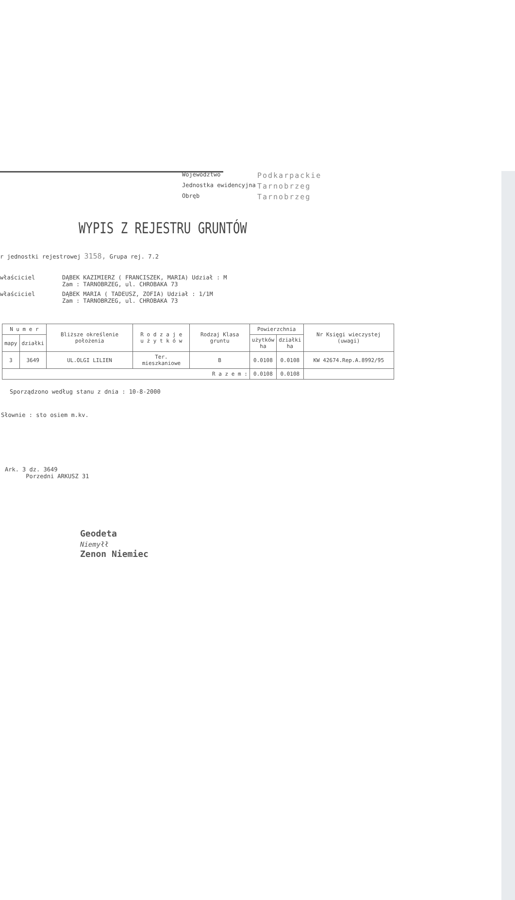Województwo
Podkarpackie
Jednostka ewidencyjna
Tarnobrzeg
Obręb
Tarnobrzeg
WYPIS Z REJESTRU GRUNTÓW
r jednostki rejestrowej 3158, Grupa rej. 7.2
właściciel
DĄBEK KAZIMIERZ ( FRANCISZEK, MARIA) Udział : M
Zam : TARNOBRZEG, ul. CHROBAKA 73
właściciel
DĄBEK MARIA ( TADEUSZ, ZOFIA) Udział : 1/1M
Zam : TARNOBRZEG, ul. CHROBAKA 73
| N u m e r | | Bliższe określenie położenia | R o d z a j e u ż y t k ó w | Rodzaj Klasa gruntu | Powierzchnia | | Nr Księgi wieczystej (uwagi) |
| --- | --- | --- | --- | --- | --- | --- | --- |
| mapy | działki | | | | użytków ha | działki ha | |
| 3 | 3649 | UL.OLGI LILIEN | Ter. mieszkaniowe | B | 0.0108 | 0.0108 | KW 42674.Rep.A.8992/95 |
| R a z e m : | | | | | 0.0108 | 0.0108 | |
Sporządzono według stanu z dnia : 10-8-2000
Słownie : sto osiem m.kv.
Ark. 3 dz. 3649
Porzedni ARKUSZ 31
Geodeta
Niemyłł
Zenon Niemiec